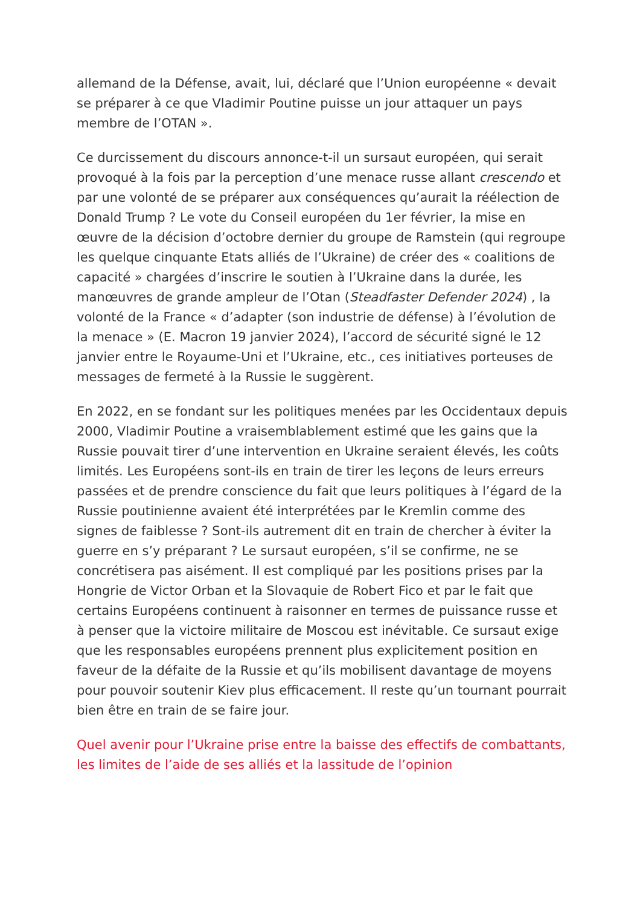allemand de la Défense, avait, lui, déclaré que l’Union européenne « devait se préparer à ce que Vladimir Poutine puisse un jour attaquer un pays membre de l’OTAN ».
Ce durcissement du discours annonce-t-il un sursaut européen, qui serait provoqué à la fois par la perception d’une menace russe allant crescendo et par une volonté de se préparer aux conséquences qu’aurait la réélection de Donald Trump ? Le vote du Conseil européen du 1er février, la mise en œuvre de la décision d’octobre dernier du groupe de Ramstein (qui regroupe les quelque cinquante Etats alliés de l’Ukraine) de créer des « coalitions de capacité » chargées d’inscrire le soutien à l’Ukraine dans la durée, les manœuvres de grande ampleur de l’Otan (Steadfaster Defender 2024) , la volonté de la France « d’adapter (son industrie de défense) à l’évolution de la menace » (E. Macron 19 janvier 2024), l’accord de sécurité signé le 12 janvier entre le Royaume-Uni et l’Ukraine, etc., ces initiatives porteuses de messages de fermeté à la Russie le suggèrent.
En 2022, en se fondant sur les politiques menées par les Occidentaux depuis 2000, Vladimir Poutine a vraisemblablement estimé que les gains que la Russie pouvait tirer d’une intervention en Ukraine seraient élevés, les coûts limités. Les Européens sont-ils en train de tirer les leçons de leurs erreurs passées et de prendre conscience du fait que leurs politiques à l’égard de la Russie poutinienne avaient été interprétées par le Kremlin comme des signes de faiblesse ? Sont-ils autrement dit en train de chercher à éviter la guerre en s’y préparant ? Le sursaut européen, s’il se confirme, ne se concrétisera pas aisément. Il est compliqué par les positions prises par la Hongrie de Victor Orban et la Slovaquie de Robert Fico et par le fait que certains Européens continuent à raisonner en termes de puissance russe et à penser que la victoire militaire de Moscou est inévitable. Ce sursaut exige que les responsables européens prennent plus explicitement position en faveur de la défaite de la Russie et qu’ils mobilisent davantage de moyens pour pouvoir soutenir Kiev plus efficacement. Il reste qu’un tournant pourrait bien être en train de se faire jour.
Quel avenir pour l’Ukraine prise entre la baisse des effectifs de combattants, les limites de l’aide de ses alliés et la lassitude de l’opinion